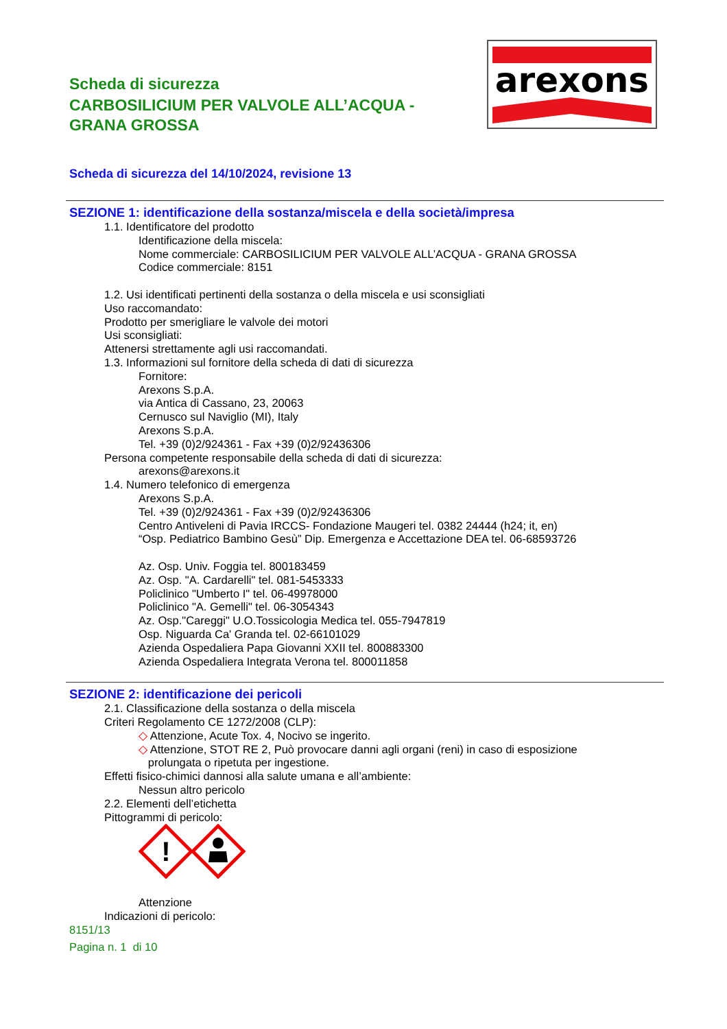Scheda di sicurezza
CARBOSILICIUM PER VALVOLE ALL’ACQUA - GRANA GROSSA
arexons
Scheda di sicurezza del 14/10/2024, revisione 13
SEZIONE 1: identificazione della sostanza/miscela e della società/impresa
1.1. Identificatore del prodotto
Identificazione della miscela:
Nome commerciale: CARBOSILICIUM PER VALVOLE ALL’ACQUA - GRANA GROSSA
Codice commerciale: 8151
1.2. Usi identificati pertinenti della sostanza o della miscela e usi sconsigliati
Uso raccomandato:
Prodotto per smerigliare le valvole dei motori
Usi sconsigliati:
Attenersi strettamente agli usi raccomandati.
1.3. Informazioni sul fornitore della scheda di dati di sicurezza
Fornitore:
Arexons S.p.A.
via Antica di Cassano, 23, 20063
Cernusco sul Naviglio (MI), Italy
Arexons S.p.A.
Tel. +39 (0)2/924361 - Fax +39 (0)2/92436306
Persona competente responsabile della scheda di dati di sicurezza:
arexons@arexons.it
1.4. Numero telefonico di emergenza
Arexons S.p.A.
Tel. +39 (0)2/924361 - Fax +39 (0)2/92436306
Centro Antiveleni di Pavia IRCCS- Fondazione Maugeri tel. 0382 24444 (h24; it, en)
“Osp. Pediatrico Bambino Gesù” Dip. Emergenza e Accettazione DEA tel. 06-68593726
Az. Osp. Univ. Foggia tel. 800183459
Az. Osp. "A. Cardarelli" tel. 081-5453333
Policlinico "Umberto I" tel. 06-49978000
Policlinico "A. Gemelli" tel. 06-3054343
Az. Osp."Careggi" U.O.Tossicologia Medica tel. 055-7947819
Osp. Niguarda Ca' Granda tel. 02-66101029
Azienda Ospedaliera Papa Giovanni XXII tel. 800883300
Azienda Ospedaliera Integrata Verona tel. 800011858
SEZIONE 2: identificazione dei pericoli
2.1. Classificazione della sostanza o della miscela
Criteri Regolamento CE 1272/2008 (CLP):
◇ Attenzione, Acute Tox. 4, Nocivo se ingerito.
◇ Attenzione, STOT RE 2, Può provocare danni agli organi (reni) in caso di esposizione
prolungata o ripetuta per ingestione.
Effetti fisico-chimici dannosi alla salute umana e all’ambiente:
Nessun altro pericolo
2.2. Elementi dell’etichetta
Pittogrammi di pericolo:
!
Attenzione
Indicazioni di pericolo:
8151/13
Pagina n. 1 di 10